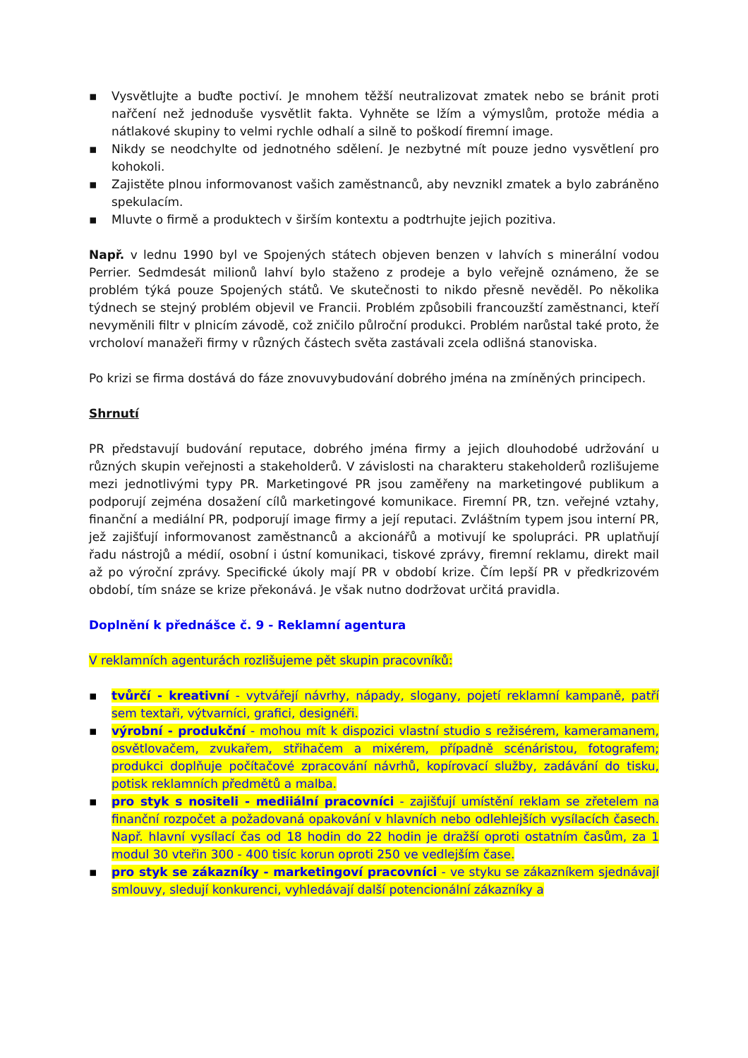▪ Vysvětlujte a buďte poctiví. Je mnohem těžší neutralizovat zmatek nebo se bránit proti nařčení než jednoduše vysvětlit fakta. Vyhněte se lžím a výmyslům, protože média a nátlakové skupiny to velmi rychle odhalí a silně to poškodí firemní image.
▪ Nikdy se neodchylte od jednotného sdělení. Je nezbytné mít pouze jedno vysvětlení pro kohokoli.
▪ Zajistěte plnou informovanost vašich zaměstnanců, aby nevznikl zmatek a bylo zabráněno spekulacím.
▪ Mluvte o firmě a produktech v širším kontextu a podtrhujte jejich pozitiva.
Např. v lednu 1990 byl ve Spojených státech objeven benzen v lahvích s minerální vodou Perrier. Sedmdesát milionů lahví bylo staženo z prodeje a bylo veřejně oznámeno, že se problém týká pouze Spojených států. Ve skutečnosti to nikdo přesně nevěděl. Po několika týdnech se stejný problém objevil ve Francii. Problém způsobili francouzští zaměstnanci, kteří nevyměnili filtr v plnicím závodě, což zničilo půlroční produkci. Problém narůstal také proto, že vrcholoví manažeři firmy v různých částech světa zastávali zcela odlišná stanoviska.
Po krizi se firma dostává do fáze znovuvybudování dobrého jména na zmíněných principech.
Shrnutí
PR představují budování reputace, dobrého jména firmy a jejich dlouhodobé udržování u různých skupin veřejnosti a stakeholderů. V závislosti na charakteru stakeholderů rozlišujeme mezi jednotlivými typy PR. Marketingové PR jsou zaměřeny na marketingové publikum a podporují zejména dosažení cílů marketingové komunikace. Firemní PR, tzn. veřejné vztahy, finanční a mediální PR, podporují image firmy a její reputaci. Zvláštním typem jsou interní PR, jež zajišťují informovanost zaměstnanců a akcionářů a motivují ke spolupráci. PR uplatňují řadu nástrojů a médií, osobní i ústní komunikaci, tiskové zprávy, firemní reklamu, direkt mail až po výroční zprávy. Specifické úkoly mají PR v období krize. Čím lepší PR v předkrizovém období, tím snáze se krize překonává. Je však nutno dodržovat určitá pravidla.
Doplnění k přednášce č. 9 - Reklamní agentura
V reklamních agenturách rozlišujeme pět skupin pracovníků:
▪ tvůrčí - kreativní - vytvářejí návrhy, nápady, slogany, pojetí reklamní kampaně, patří sem textaři, výtvarníci, grafici, designéři.
▪ výrobní - produkční - mohou mít k dispozici vlastní studio s režisérem, kameramanem, osvětlovačem, zvukařem, střihačem a mixérem, případně scénáristou, fotografem; produkci doplňuje počítačové zpracování návrhů, kopírovací služby, zadávání do tisku, potisk reklamních předmětů a malba.
▪ pro styk s nositeli - mediiální pracovníci - zajišťují umístění reklam se zřetelem na finanční rozpočet a požadovaná opakování v hlavních nebo odlehlejších vysílacích časech. Např. hlavní vysílací čas od 18 hodin do 22 hodin je dražší oproti ostatním časům, za 1 modul 30 vteřin 300 - 400 tisíc korun oproti 250 ve vedlejším čase.
▪ pro styk se zákazníky - marketingoví pracovníci - ve styku se zákazníkem sjednávají smlouvy, sledují konkurenci, vyhledávají další potencionální zákazníky a